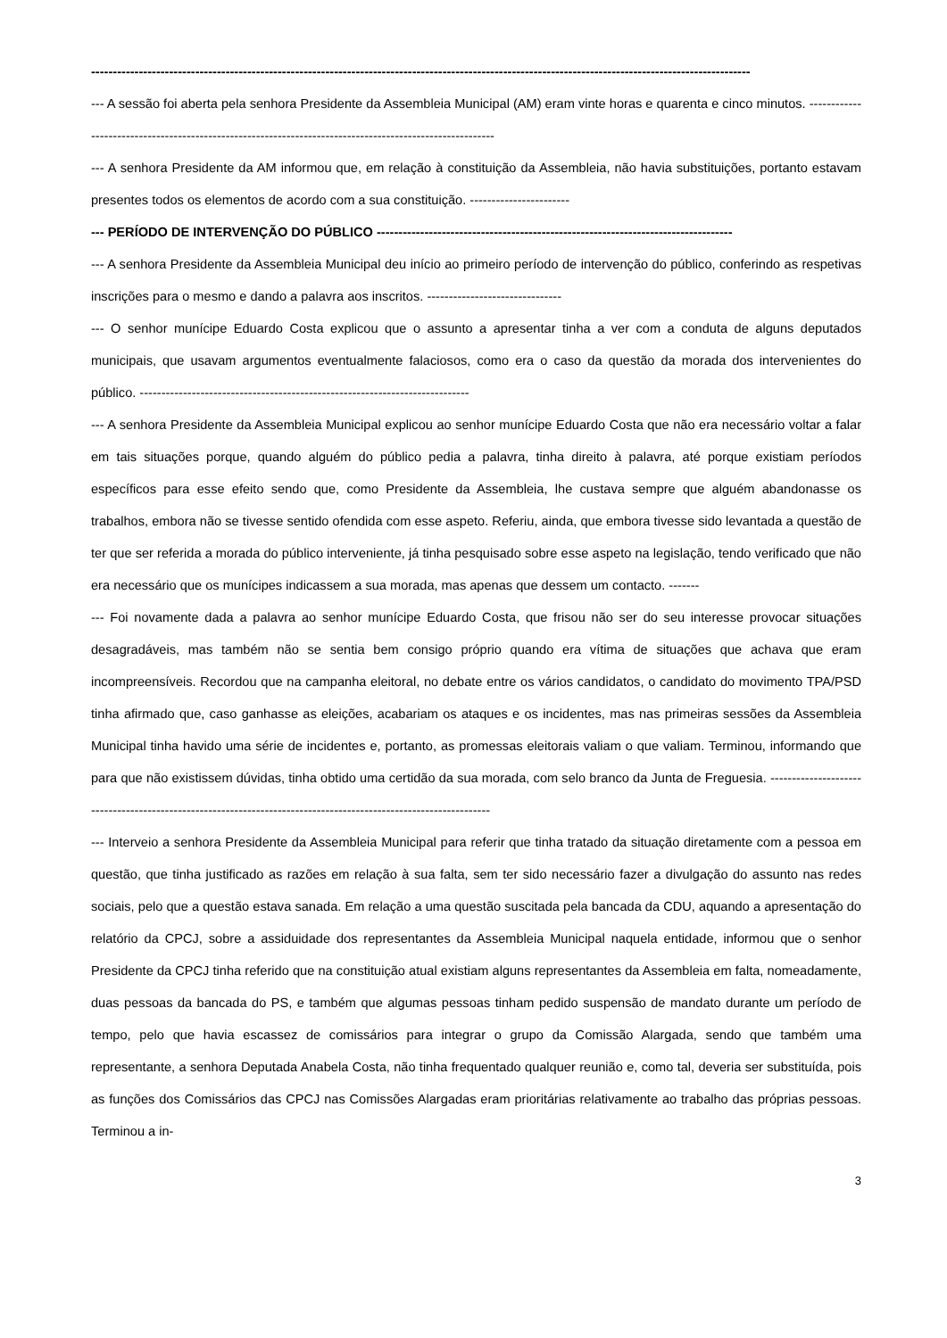--------------------------------------------------------------------------------------------------------------------------------------------------------
--- A sessão foi aberta pela senhora Presidente da Assembleia Municipal (AM) eram vinte horas e quarenta e cinco minutos. ---------------------------------------------------------------------------------------------------------
--- A senhora Presidente da AM informou que, em relação à constituição da Assembleia, não havia substituições, portanto estavam presentes todos os elementos de acordo com a sua constituição. -----------------------
--- PERÍODO DE INTERVENÇÃO DO PÚBLICO ----------------------------------------------------------------------------------
--- A senhora Presidente da Assembleia Municipal deu início ao primeiro período de intervenção do público, conferindo as respetivas inscrições para o mesmo e dando a palavra aos inscritos. -------------------------------
--- O senhor munícipe Eduardo Costa explicou que o assunto a apresentar tinha a ver com a conduta de alguns deputados municipais, que usavam argumentos eventualmente falaciosos, como era o caso da questão da morada dos intervenientes do público. ----------------------------------------------------------------------------
--- A senhora Presidente da Assembleia Municipal explicou ao senhor munícipe Eduardo Costa que não era necessário voltar a falar em tais situações porque, quando alguém do público pedia a palavra, tinha direito à palavra, até porque existiam períodos específicos para esse efeito sendo que, como Presidente da Assembleia, lhe custava sempre que alguém abandonasse os trabalhos, embora não se tivesse sentido ofendida com esse aspeto. Referiu, ainda, que embora tivesse sido levantada a questão de ter que ser referida a morada do público interveniente, já tinha pesquisado sobre esse aspeto na legislação, tendo verificado que não era necessário que os munícipes indicassem a sua morada, mas apenas que dessem um contacto. -------
--- Foi novamente dada a palavra ao senhor munícipe Eduardo Costa, que frisou não ser do seu interesse provocar situações desagradáveis, mas também não se sentia bem consigo próprio quando era vítima de situações que achava que eram incompreensíveis. Recordou que na campanha eleitoral, no debate entre os vários candidatos, o candidato do movimento TPA/PSD tinha afirmado que, caso ganhasse as eleições, acabariam os ataques e os incidentes, mas nas primeiras sessões da Assembleia Municipal tinha havido uma série de incidentes e, portanto, as promessas eleitorais valiam o que valiam. Terminou, informando que para que não existissem dúvidas, tinha obtido uma certidão da sua morada, com selo branco da Junta de Freguesia. -----------------------------------------------------------------------------------------------------------------
--- Interveio a senhora Presidente da Assembleia Municipal para referir que tinha tratado da situação diretamente com a pessoa em questão, que tinha justificado as razões em relação à sua falta, sem ter sido necessário fazer a divulgação do assunto nas redes sociais, pelo que a questão estava sanada. Em relação a uma questão suscitada pela bancada da CDU, aquando a apresentação do relatório da CPCJ, sobre a assiduidade dos representantes da Assembleia Municipal naquela entidade, informou que o senhor Presidente da CPCJ tinha referido que na constituição atual existiam alguns representantes da Assembleia em falta, nomeadamente, duas pessoas da bancada do PS, e também que algumas pessoas tinham pedido suspensão de mandato durante um período de tempo, pelo que havia escassez de comissários para integrar o grupo da Comissão Alargada, sendo que também uma representante, a senhora Deputada Anabela Costa, não tinha frequentado qualquer reunião e, como tal, deveria ser substituída, pois as funções dos Comissários das CPCJ nas Comissões Alargadas eram prioritárias relativamente ao trabalho das próprias pessoas. Terminou a in-
3